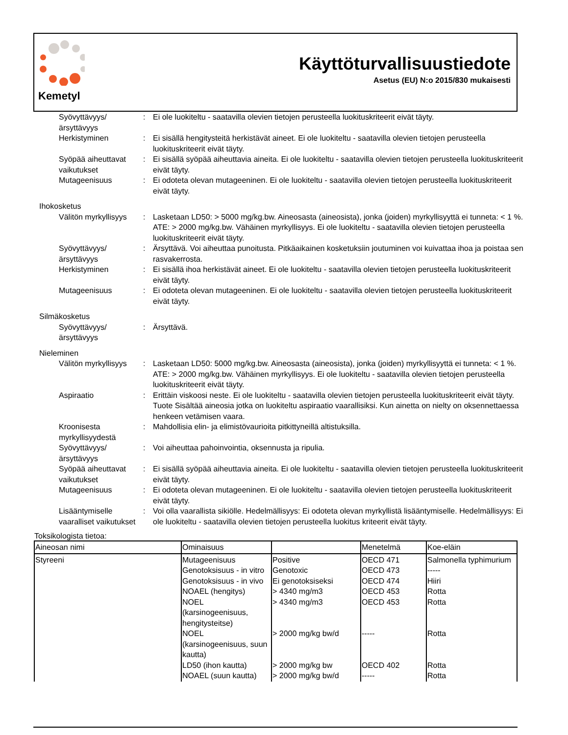Kemetyl
Käyttöturvallisuustiedote
Asetus (EU) N:o 2015/830 mukaisesti
Syövyttävyys/ ärsyttävyys
: Ei ole luokiteltu - saatavilla olevien tietojen perusteella luokituskriteerit eivät täyty.
Herkistyminen : Ei sisällä hengitysteitä herkistävät aineet. Ei ole luokiteltu - saatavilla olevien tietojen perusteella luokituskriteerit eivät täyty.
Syöpää aiheuttavat vaikutukset
: Ei sisällä syöpää aiheuttavia aineita. Ei ole luokiteltu - saatavilla olevien tietojen perusteella luokituskriteerit eivät täyty.
Mutageenisuus : Ei odoteta olevan mutageeninen. Ei ole luokiteltu - saatavilla olevien tietojen perusteella luokituskriteerit eivät täyty.
Ihokosketus
Välitön myrkyllisyys
: Lasketaan LD50: > 5000 mg/kg.bw. Aineosasta (aineosista), jonka (joiden) myrkyllisyyttä ei tunneta: < 1 %. ATE: > 2000 mg/kg.bw. Vähäinen myrkyllisyys. Ei ole luokiteltu - saatavilla olevien tietojen perusteella luokituskriteerit eivät täyty.
Syövyttävyys/ ärsyttävyys
: Ärsyttävä. Voi aiheuttaa punoitusta. Pitkäaikainen kosketuksiin joutuminen voi kuivattaa ihoa ja poistaa sen rasvakerrosta.
Herkistyminen : Ei sisällä ihoa herkistävät aineet. Ei ole luokiteltu - saatavilla olevien tietojen perusteella luokituskriteerit eivät täyty.
Mutageenisuus : Ei odoteta olevan mutageeninen. Ei ole luokiteltu - saatavilla olevien tietojen perusteella luokituskriteerit eivät täyty.
Silmäkosketus
Syövyttävyys/ ärsyttävyys
: Ärsyttävä.
Nieleminen
Välitön myrkyllisyys
: Lasketaan LD50: 5000 mg/kg.bw. Aineosasta (aineosista), jonka (joiden) myrkyllisyyttä ei tunneta: < 1 %. ATE: > 2000 mg/kg.bw. Vähäinen myrkyllisyys. Ei ole luokiteltu - saatavilla olevien tietojen perusteella luokituskriteerit eivät täyty.
Aspiraatio : Erittäin viskoosi neste. Ei ole luokiteltu - saatavilla olevien tietojen perusteella luokituskriteerit eivät täyty. Tuote Sisältää aineosia jotka on luokiteltu aspiraatio vaarallisiksi. Kun ainetta on nielty on oksennettaessa henkeen vetämisen vaara.
Kroonisesta myrkyllisyydestä
: Mahdollisia elin- ja elimistövaurioita pitkittyneillä altistuksilla.
Syövyttävyys/ ärsyttävyys
: Voi aiheuttaa pahoinvointia, oksennusta ja ripulia.
Syöpää aiheuttavat vaikutukset
: Ei sisällä syöpää aiheuttavia aineita. Ei ole luokiteltu - saatavilla olevien tietojen perusteella luokituskriteerit eivät täyty.
Mutageenisuus : Ei odoteta olevan mutageeninen. Ei ole luokiteltu - saatavilla olevien tietojen perusteella luokituskriteerit eivät täyty.
Lisääntymiselle vaaralliset vaikutukset
: Voi olla vaarallista sikiölle. Hedelmällisyys: Ei odoteta olevan myrkyllistä lisääntymiselle. Hedelmällisyys: Ei ole luokiteltu - saatavilla olevien tietojen perusteella luokitus kriteerit eivät täyty.
Toksikologista tietoa:
| Aineosan nimi | Ominaisuus | | Menetelmä | Koe-eläin |
| --- | --- | --- | --- | --- |
| Styreeni | Mutageenisuus Genotoksisuus - in vitro Genotoksisuus - in vivo NOAEL (hengitys) NOEL (karsinogeenisuus, hengitysteitse) NOEL (karsinogeenisuus, suun kautta) LD50 (ihon kautta) NOAEL (suun kautta) | Positive Genotoxic Ei genotoksiseksi > 4340 mg/m3 > 4340 mg/m3 > 2000 mg/kg bw/d > 2000 mg/kg bw > 2000 mg/kg bw/d | OECD 471 OECD 473 OECD 474 OECD 453 OECD 453 ----- OECD 402 ----- | Salmonella typhimurium ----- Hiiri Rotta Rotta Rotta Rotta Rotta |